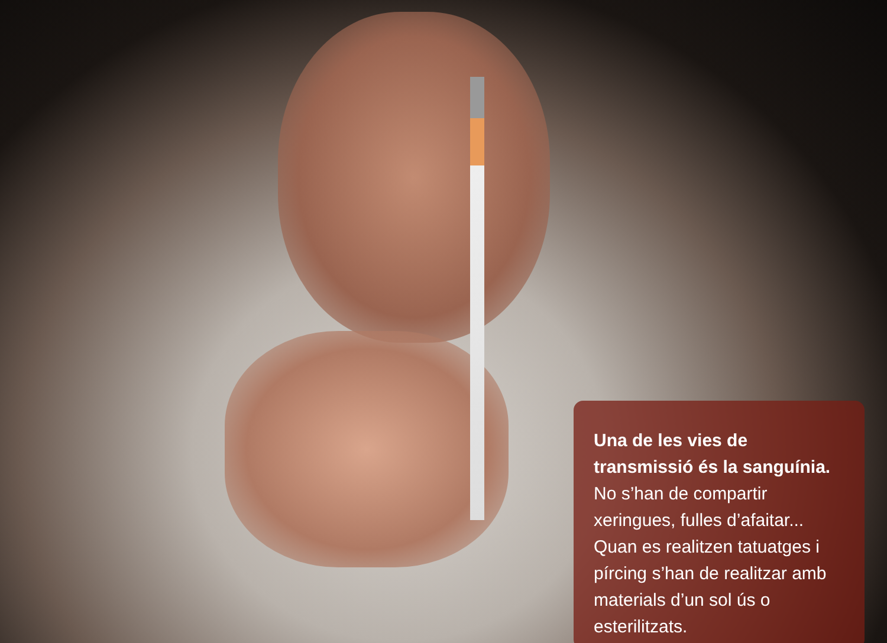Una de les vies de transmissió és la sanguínia. No s’han de compartir xeringues, fulles d’afaitar... Quan es realitzen tatuatges i pírcing s’han de realitzar amb materials d’un sol ús o esterilitzats.